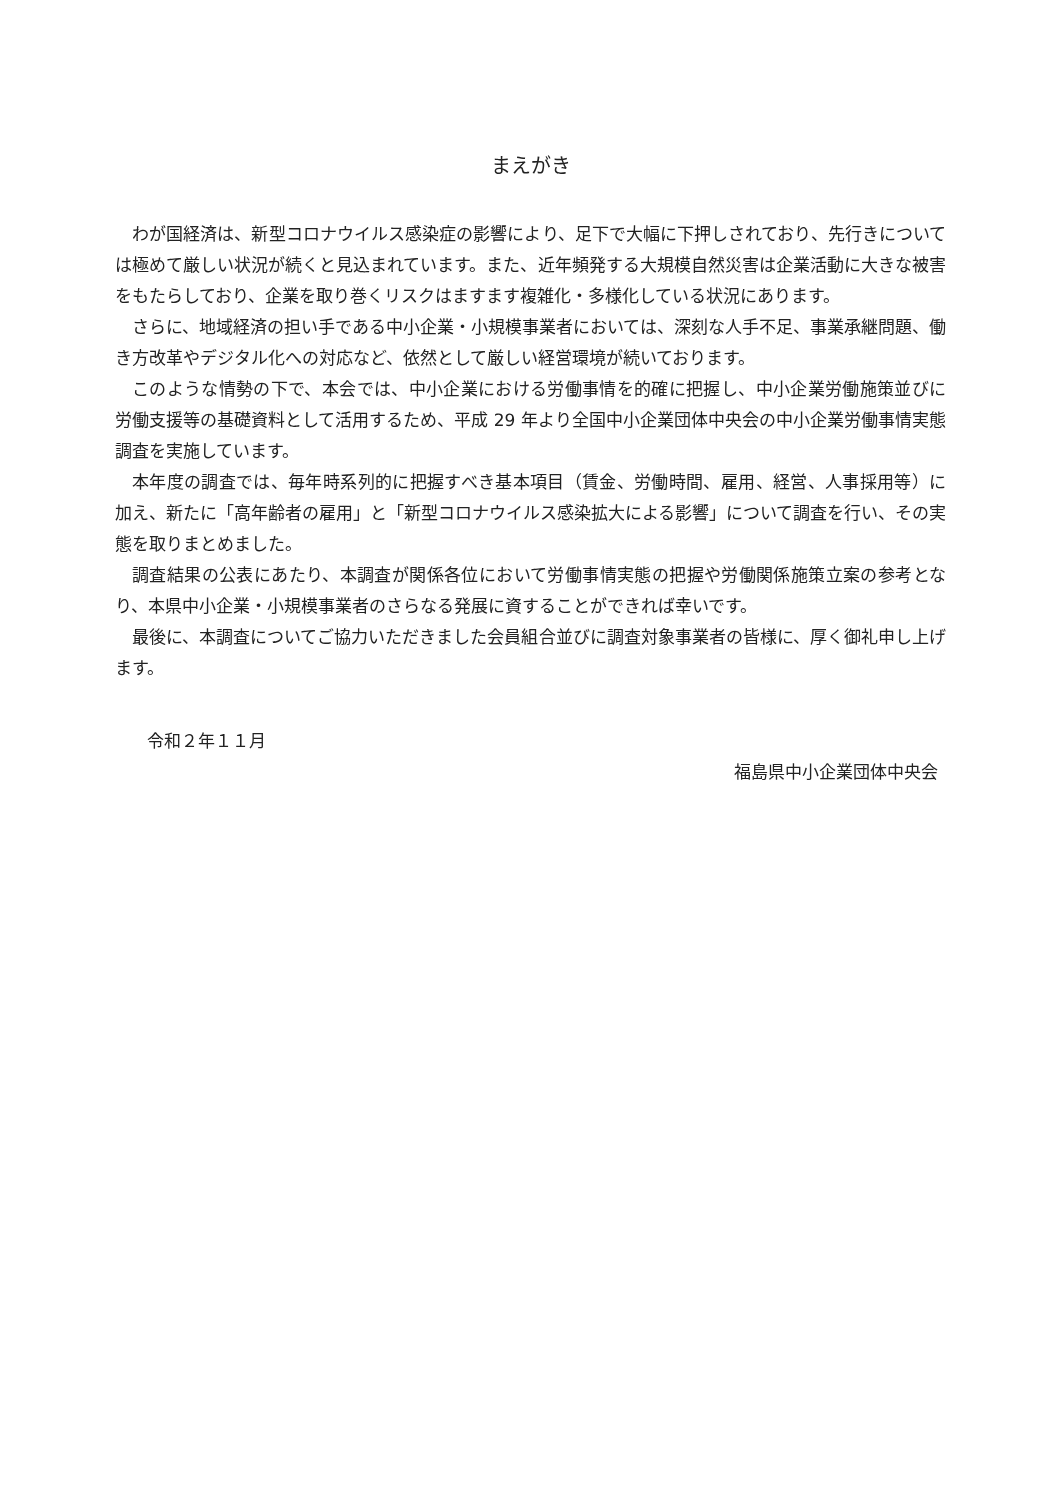まえがき
わが国経済は、新型コロナウイルス感染症の影響により、足下で大幅に下押しされており、先行きについては極めて厳しい状況が続くと見込まれています。また、近年頻発する大規模自然災害は企業活動に大きな被害をもたらしており、企業を取り巻くリスクはますます複雑化・多様化している状況にあります。
さらに、地域経済の担い手である中小企業・小規模事業者においては、深刻な人手不足、事業承継問題、働き方改革やデジタル化への対応など、依然として厳しい経営環境が続いております。
このような情勢の下で、本会では、中小企業における労働事情を的確に把握し、中小企業労働施策並びに労働支援等の基礎資料として活用するため、平成 29 年より全国中小企業団体中央会の中小企業労働事情実態調査を実施しています。
本年度の調査では、毎年時系列的に把握すべき基本項目（賃金、労働時間、雇用、経営、人事採用等）に加え、新たに「高年齢者の雇用」と「新型コロナウイルス感染拡大による影響」について調査を行い、その実態を取りまとめました。
調査結果の公表にあたり、本調査が関係各位において労働事情実態の把握や労働関係施策立案の参考となり、本県中小企業・小規模事業者のさらなる発展に資することができれば幸いです。
最後に、本調査についてご協力いただきました会員組合並びに調査対象事業者の皆様に、厚く御礼申し上げます。
令和２年１１月
福島県中小企業団体中央会